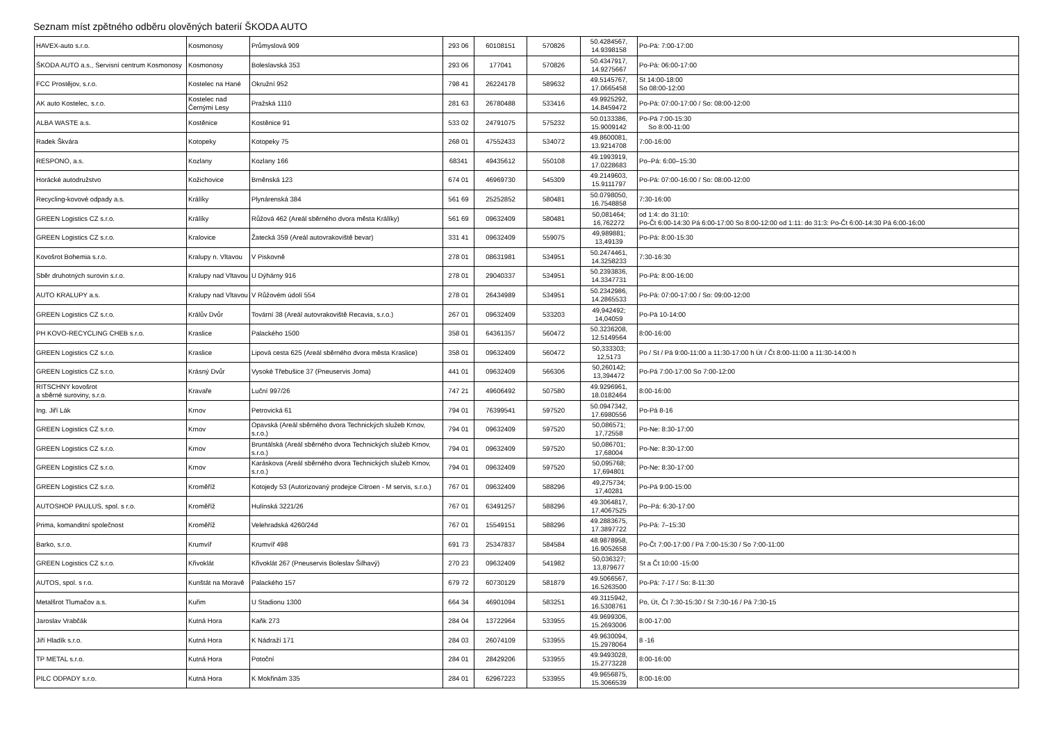Seznam míst zpětného odběru olověných baterií ŠKODA AUTO
| HAVEX-auto s.r.o. | Kosmonosy | Průmyslová 909 | 293 06 | 60108151 | 570826 | 50.4284567, 14.9398158 | Po-Pá: 7:00-17:00 |
| ŠKODA AUTO a.s., Servisní centrum Kosmonosy | Kosmonosy | Boleslavská 353 | 293 06 | 177041 | 570826 | 50.4347917, 14.9275667 | Po-Pá: 06:00-17:00 |
| FCC Prostějov, s.r.o. | Kostelec na Hané | Okružní 952 | 798 41 | 26224178 | 589632 | 49.5145767, 17.0665458 | St 14:00-18:00 So 08:00-12:00 |
| AK auto Kostelec, s.r.o. | Kostelec nad Černými Lesy | Pražská 1110 | 281 63 | 26780488 | 533416 | 49.9925292, 14.8459472 | Po-Pá: 07:00-17:00 / So: 08:00-12:00 |
| ALBA WASTE a.s. | Kostěnice | Kostěnice 91 | 533 02 | 24791075 | 575232 | 50.0133386, 15.9009142 | Po-Pá 7:00-15:30 So 8:00-11:00 |
| Radek Škvára | Kotopeky | Kotopeky 75 | 268 01 | 47552433 | 534072 | 49.8600081, 13.9214708 | 7:00-16:00 |
| RESPONO, a.s. | Kozlany | Kozlany 166 | 68341 | 49435612 | 550108 | 49.1993919, 17.0228683 | Po–Pá: 6:00–15:30 |
| Horácké autodružstvo | Kožichovice | Brněnská 123 | 674 01 | 46969730 | 545309 | 49.2149603, 15.9111797 | Po-Pá: 07:00-16:00 / So: 08:00-12:00 |
| Recycling-kovové odpady a.s. | Králíky | Plynárenská 384 | 561 69 | 25252852 | 580481 | 50.0798050, 16.7548858 | 7:30-16:00 |
| GREEN Logistics CZ s.r.o. | Králíky | Růžová 462 (Areál sběrného dvora města Králíky) | 561 69 | 09632409 | 580481 | 50,081464; 16,762272 | od 1:4: do 31:10: Po-Čt 6:00-14:30 Pá 6:00-17:00 So 8:00-12:00 od 1:11: do 31:3: Po-Čt 6:00-14:30 Pá 6:00-16:00 |
| GREEN Logistics CZ s.r.o. | Kralovice | Žatecká 359 (Areál autovrakoviště bevar) | 331 41 | 09632409 | 559075 | 49,989881; 13,49139 | Po-Pá: 8:00-15:30 |
| Kovošrot Bohemia s.r.o. | Kralupy n. Vltavou | V Piskovně | 278 01 | 08631981 | 534951 | 50.2474461, 14.3258233 | 7:30-16:30 |
| Sběr druhotných surovin s.r.o. | Kralupy nad Vltavou | U Dýhárny 916 | 278 01 | 29040337 | 534951 | 50.2393836, 14.3347731 | Po-Pá: 8:00-16:00 |
| AUTO KRALUPY a.s. | Kralupy nad Vltavou | V Růžovém údolí 554 | 278 01 | 26434989 | 534951 | 50.2342986, 14.2865533 | Po-Pá: 07:00-17:00 / So: 09:00-12:00 |
| GREEN Logistics CZ s.r.o. | Králův Dvůr | Tovární 38 (Areál autovrakoviště Recavia, s.r.o.) | 267 01 | 09632409 | 533203 | 49,942492; 14,04059 | Po-Pá 10-14:00 |
| PH KOVO-RECYCLING CHEB s.r.o. | Kraslice | Palackého 1500 | 358 01 | 64361357 | 560472 | 50.3236208, 12.5149564 | 8:00-16:00 |
| GREEN Logistics CZ s.r.o. | Kraslice | Lipová cesta 625 (Areál sběrného dvora města Kraslice) | 358 01 | 09632409 | 560472 | 50,333303; 12,5173 | Po / St / Pá 9:00-11:00 a 11:30-17:00 h Út / Čt 8:00-11:00 a 11:30-14:00 h |
| GREEN Logistics CZ s.r.o. | Krásný Dvůr | Vysoké Třebušice 37 (Pneuservis Joma) | 441 01 | 09632409 | 566306 | 50,260142; 13,394472 | Po-Pá 7:00-17:00 So 7:00-12:00 |
| RITSCHNY kovošrot a sběrné suroviny, s.r.o. | Kravaře | Luční 997/26 | 747 21 | 49606492 | 507580 | 49.9296961, 18.0182464 | 8:00-16:00 |
| Ing. Jiří Lák | Krnov | Petrovická 61 | 794 01 | 76399541 | 597520 | 50.0947342, 17.6980556 | Po-Pá 8-16 |
| GREEN Logistics CZ s.r.o. | Krnov | Opavská (Areál sběrného dvora Technických služeb Krnov, s.r.o.) | 794 01 | 09632409 | 597520 | 50,086571; 17,72558 | Po-Ne: 8:30-17:00 |
| GREEN Logistics CZ s.r.o. | Krnov | Bruntálská (Areál sběrného dvora Technických služeb Krnov, s.r.o.) | 794 01 | 09632409 | 597520 | 50,086701; 17,68004 | Po-Ne: 8:30-17:00 |
| GREEN Logistics CZ s.r.o. | Krnov | Karáskova (Areál sběrného dvora Technických služeb Krnov, s.r.o.) | 794 01 | 09632409 | 597520 | 50,095768; 17,694801 | Po-Ne: 8:30-17:00 |
| GREEN Logistics CZ s.r.o. | Kroměříž | Kotojedy 53 (Autorizovaný prodejce Citroen - M servis, s.r.o.) | 767 01 | 09632409 | 588296 | 49,275734; 17,40281 | Po-Pá 9:00-15:00 |
| AUTOSHOP PAULUS, spol. s r.o. | Kroměříž | Hulínská 3221/26 | 767 01 | 63491257 | 588296 | 49.3064817, 17.4067525 | Po–Pá: 6:30-17:00 |
| Prima, komanditní společnost | Kroměříž | Velehradská 4260/24d | 767 01 | 15549151 | 588296 | 49.2883675, 17.3897722 | Po-Pá: 7–15:30 |
| Barko, s.r.o. | Krumvíř | Krumvíř 498 | 691 73 | 25347837 | 584584 | 48.9878958, 16.9052658 | Po-Čt 7:00-17:00 / Pá 7:00-15:30 / So 7:00-11:00 |
| GREEN Logistics CZ s.r.o. | Křivoklát | Křivoklát 267 (Pneuservis Boleslav Šilhavý) | 270 23 | 09632409 | 541982 | 50,036327; 13,879677 | St a Čt 10:00 -15:00 |
| AUTOS, spol. s r.o. | Kunštát na Moravě | Palackého 157 | 679 72 | 60730129 | 581879 | 49.5066567, 16.5263500 | Po-Pá: 7-17 / So: 8-11:30 |
| Metalšrot Tlumačov a.s. | Kuřim | U Stadionu 1300 | 664 34 | 46901094 | 583251 | 49.3115942, 16.5308761 | Po, Út, Čt 7:30-15:30 / St 7:30-16 / Pá 7:30-15 |
| Jaroslav Vrabčák | Kutná Hora | Kaňk 273 | 284 04 | 13722964 | 533955 | 49.9699306, 15.2693006 | 8:00-17:00 |
| Jiří Hladík s.r.o. | Kutná Hora | K Nádraží 171 | 284 03 | 26074109 | 533955 | 49.9630094, 15.2978064 | 8 -16 |
| TP METAL s.r.o. | Kutná Hora | Potoční | 284 01 | 28429206 | 533955 | 49.9493028, 15.2773228 | 8:00-16:00 |
| PILC ODPADY s.r.o. | Kutná Hora | K Mokřinám 335 | 284 01 | 62967223 | 533955 | 49.9656875, 15.3066539 | 8:00-16:00 |